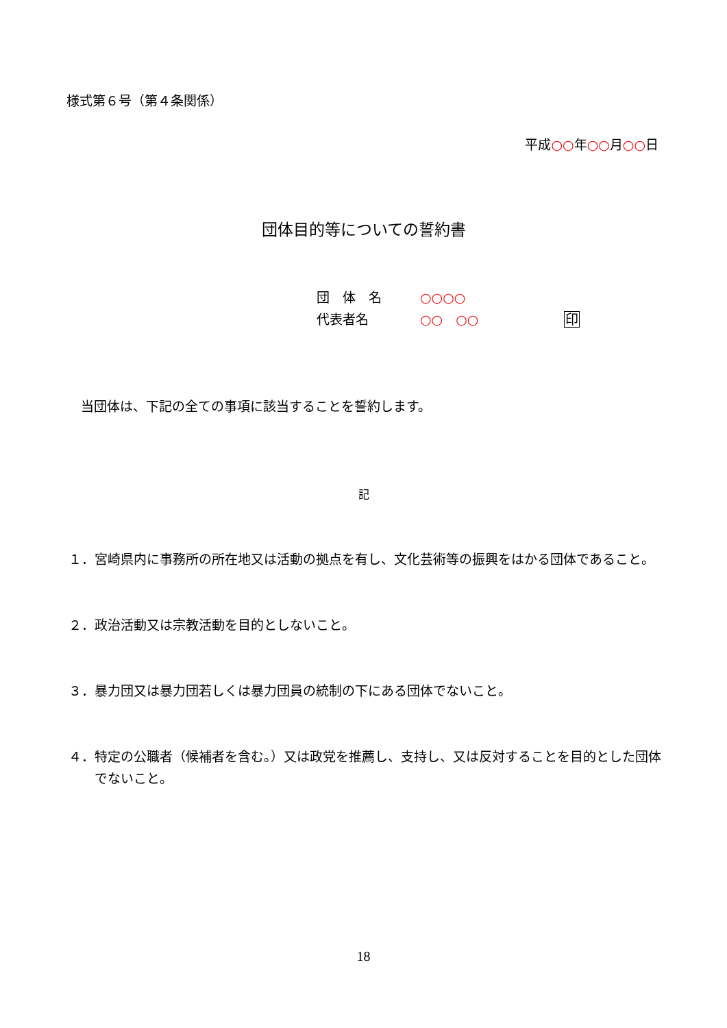様式第６号（第４条関係）
平成○○年○○月○○日
団体目的等についての誓約書
団　体　名　　○○○○
代表者名　　　○○　○○ 印
当団体は、下記の全ての事項に該当することを誓約します。
記
１．宮崎県内に事務所の所在地又は活動の拠点を有し、文化芸術等の振興をはかる団体であること。
２．政治活動又は宗教活動を目的としないこと。
３．暴力団又は暴力団若しくは暴力団員の統制の下にある団体でないこと。
４．特定の公職者（候補者を含む。）又は政党を推薦し、支持し、又は反対することを目的とした団体でないこと。
18